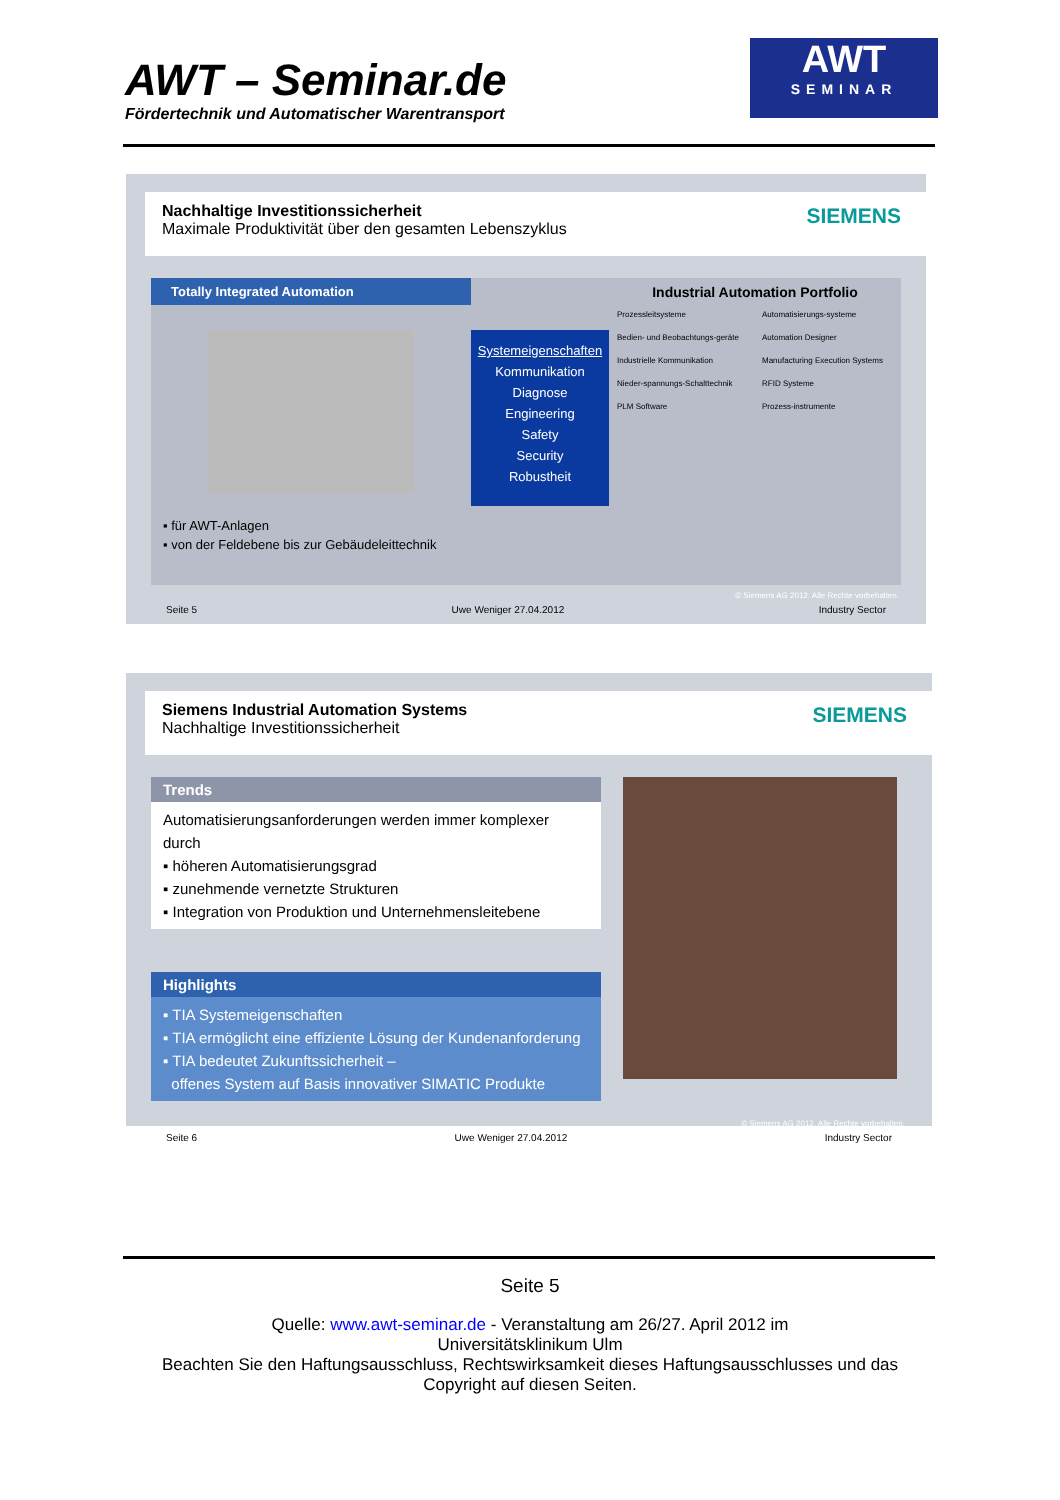AWT – Seminar.de
Fördertechnik und Automatischer Warentransport
AWT
SEMINAR
Nachhaltige Investitionssicherheit
Maximale Produktivität über den gesamten Lebenszyklus
SIEMENS
Totally Integrated Automation
▪ für AWT-Anlagen
▪ von der Feldebene bis zur Gebäudeleittechnik
Systemeigenschaften
Kommunikation
Diagnose
Engineering
Safety
Security
Robustheit
Industrial Automation Portfolio
Prozessleitsysteme
Automatisierungs-systeme
Bedien- und Beobachtungs-geräte
Automation Designer
Industrielle Kommunikation
Manufacturing Execution Systems
Nieder-spannungs-Schalttechnik
RFID Systeme
PLM Software
Prozess-instrumente
© Siemens AG 2012. Alle Rechte vorbehalten.
Seite 5 Uwe Weniger 27.04.2012 Industry Sector
Siemens Industrial Automation Systems
Nachhaltige Investitionssicherheit
SIEMENS
Trends
Automatisierungsanforderungen werden immer komplexer durch
▪ höheren Automatisierungsgrad
▪ zunehmende vernetzte Strukturen
▪ Integration von Produktion und Unternehmensleitebene
Highlights
▪ TIA Systemeigenschaften
▪ TIA ermöglicht eine effiziente Lösung der Kundenanforderung
▪ TIA bedeutet Zukunftssicherheit –
offenes System auf Basis innovativer SIMATIC Produkte
© Siemens AG 2012. Alle Rechte vorbehalten.
Seite 6 Uwe Weniger 27.04.2012 Industry Sector
Seite 5
Quelle: www.awt-seminar.de - Veranstaltung am 26/27. April 2012 im
Universitätsklinikum Ulm
Beachten Sie den Haftungsausschluss, Rechtswirksamkeit dieses Haftungsausschlusses und das
Copyright auf diesen Seiten.